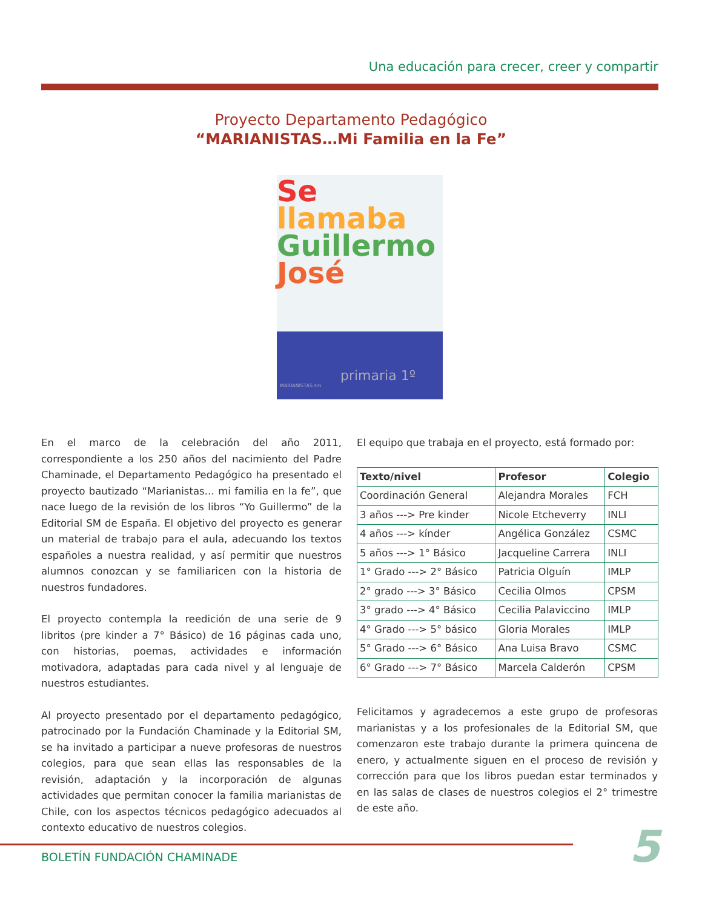Una educación para crecer, creer y compartir
Proyecto Departamento Pedagógico
“MARIANISTAS…Mi Familia en la Fe”
Se llamaba
Guillermo
José
primaria 1º
MARIANISTAS sm
En el marco de la celebración del año 2011, correspondiente a los 250 años del nacimiento del Padre Chaminade, el Departamento Pedagógico ha presentado el proyecto bautizado “Marianistas… mi familia en la fe”, que nace luego de la revisión de los libros “Yo Guillermo” de la Editorial SM de España. El objetivo del proyecto es generar un material de trabajo para el aula, adecuando los textos españoles a nuestra realidad, y así permitir que nuestros alumnos conozcan y se familiaricen con la historia de nuestros fundadores.
El proyecto contempla la reedición de una serie de 9 libritos (pre kinder a 7° Básico) de 16 páginas cada uno, con historias, poemas, actividades e información motivadora, adaptadas para cada nivel y al lenguaje de nuestros estudiantes.
Al proyecto presentado por el departamento pedagógico, patrocinado por la Fundación Chaminade y la Editorial SM, se ha invitado a participar a nueve profesoras de nuestros colegios, para que sean ellas las responsables de la revisión, adaptación y la incorporación de algunas actividades que permitan conocer la familia marianistas de Chile, con los aspectos técnicos pedagógico adecuados al contexto educativo de nuestros colegios.
El equipo que trabaja en el proyecto, está formado por:
| Texto/nivel | Profesor | Colegio |
| --- | --- | --- |
| Coordinación General | Alejandra Morales | FCH |
| 3 años ---> Pre kinder | Nicole Etcheverry | INLI |
| 4 años ---> kínder | Angélica González | CSMC |
| 5 años ---> 1° Básico | Jacqueline Carrera | INLI |
| 1° Grado ---> 2° Básico | Patricia Olguín | IMLP |
| 2° grado ---> 3° Básico | Cecilia Olmos | CPSM |
| 3° grado ---> 4° Básico | Cecilia Palaviccino | IMLP |
| 4° Grado ---> 5° básico | Gloria Morales | IMLP |
| 5° Grado ---> 6° Básico | Ana Luisa Bravo | CSMC |
| 6° Grado ---> 7° Básico | Marcela Calderón | CPSM |
Felicitamos y agradecemos a este grupo de profesoras marianistas y a los profesionales de la Editorial SM, que comenzaron este trabajo durante la primera quincena de enero, y actualmente siguen en el proceso de revisión y corrección para que los libros puedan estar terminados y en las salas de clases de nuestros colegios el 2° trimestre de este año.
BOLETÍN FUNDACIÓN CHAMINADE 5